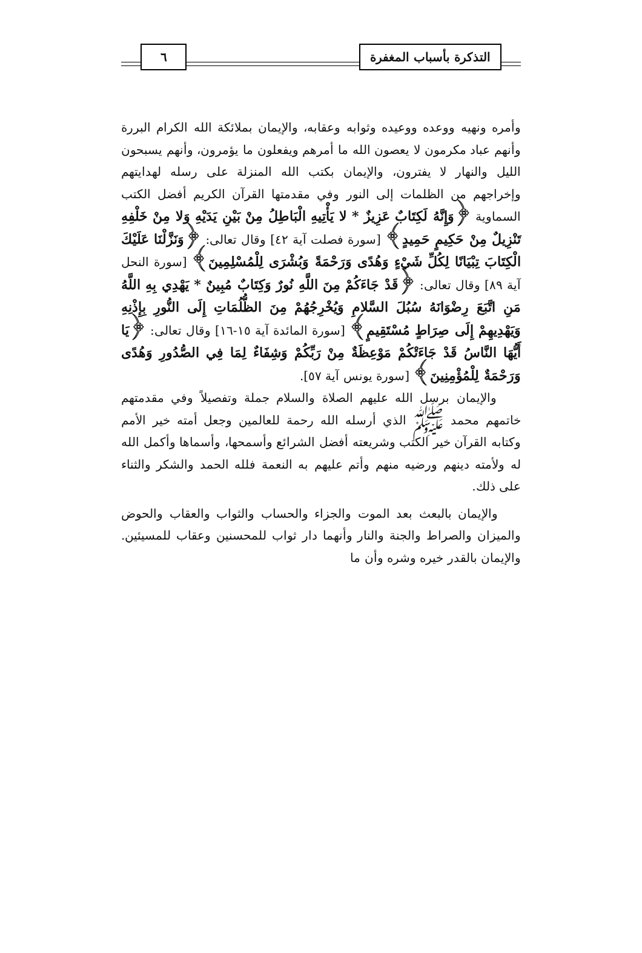التذكرة بأسباب المغفرة ٦
وأمره ونهيه ووعده ووعيده وثوابه وعقابه، والإيمان بملائكة الله الكرام البررة وأنهم عباد مكرمون لا يعصون الله ما أمرهم ويفعلون ما يؤمرون، وأنهم يسبحون الليل والنهار لا يفترون، والإيمان بكتب الله المنزلة على رسله لهدايتهم وإخراجهم من الظلمات إلى النور وفي مقدمتها القرآن الكريم أفضل الكتب السماوية ﴿وَإِنَّهُ لَكِتَابٌ عَزِيزٌ * لا يَأْتِيهِ الْبَاطِلُ مِنْ بَيْنِ يَدَيْهِ وَلا مِنْ خَلْفِهِ تَنْزِيلٌ مِنْ حَكِيمٍ حَمِيدٍ﴾ [سورة فصلت آية ٤٢] وقال تعالى: ﴿وَنَزَّلْنَا عَلَيْكَ الْكِتَابَ تِبْيَانًا لِكُلِّ شَيْءٍ وَهُدًى وَرَحْمَةً وَبُشْرَى لِلْمُسْلِمِينَ﴾ [سورة النحل آية ٨٩] وقال تعالى: ﴿قَدْ جَاءَكُمْ مِنَ اللَّهِ نُورٌ وَكِتَابٌ مُبِينٌ * يَهْدِي بِهِ اللَّهُ مَنِ اتَّبَعَ رِضْوَانَهُ سُبُلَ السَّلامِ وَيُخْرِجُهُمْ مِنَ الظُّلُمَاتِ إِلَى النُّورِ بِإِذْنِهِ وَيَهْدِيهِمْ إِلَى صِرَاطٍ مُسْتَقِيمٍ﴾ [سورة المائدة آية ١٥-١٦] وقال تعالى: ﴿يَا أَيُّهَا النَّاسُ قَدْ جَاءَتْكُمْ مَوْعِظَةٌ مِنْ رَبِّكُمْ وَشِفَاءٌ لِمَا فِي الصُّدُورِ وَهُدًى وَرَحْمَةٌ لِلْمُؤْمِنِينَ﴾ [سورة يونس آية ٥٧].
والإيمان برسل الله عليهم الصلاة والسلام جملة وتفصيلاً وفي مقدمتهم خاتمهم محمد ﷺ الذي أرسله الله رحمة للعالمين وجعل أمته خير الأمم وكتابه القرآن خير الكتب وشريعته أفضل الشرائع وأسمحها، وأسماها وأكمل الله له ولأمته دينهم ورضيه منهم وأتم عليهم به النعمة فلله الحمد والشكر والثناء على ذلك.
والإيمان بالبعث بعد الموت والجزاء والحساب والثواب والعقاب والحوض والميزان والصراط والجنة والنار وأنهما دار ثواب للمحسنين وعقاب للمسيئين. والإيمان بالقدر خيره وشره وأن ما